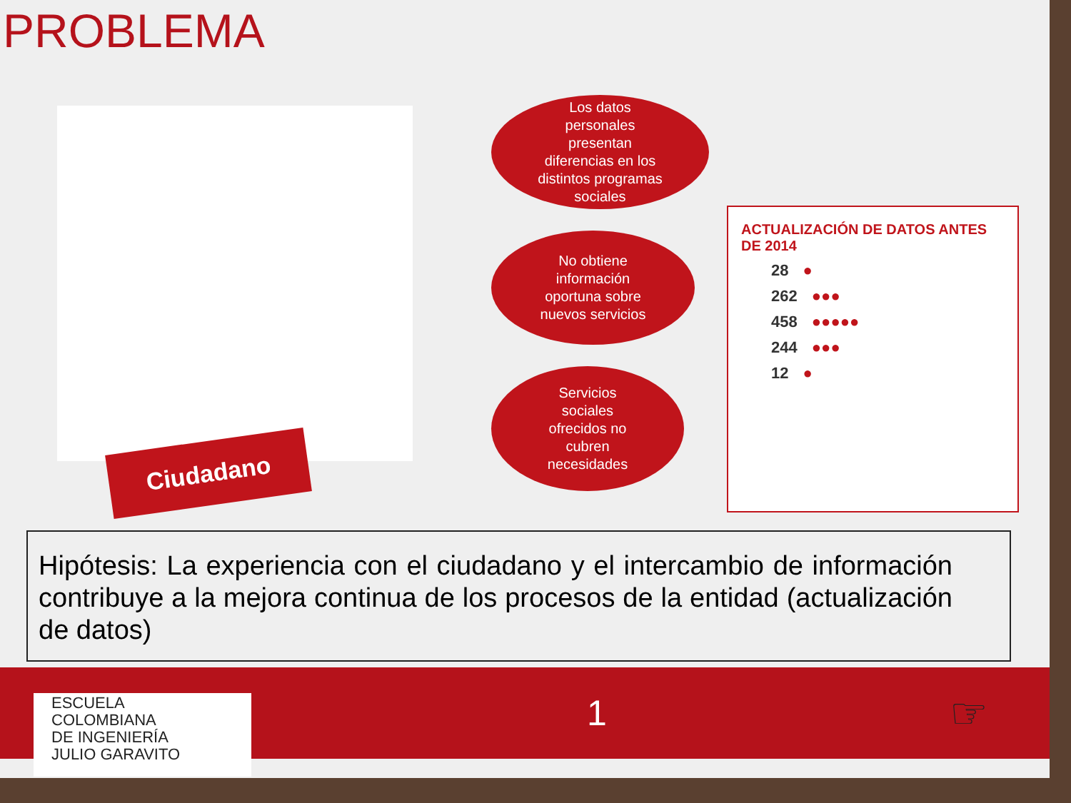PROBLEMA
Ciudadano
Los datos
personales
presentan
diferencias en los
distintos programas
sociales
No obtiene
información
oportuna sobre
nuevos servicios
Servicios
sociales
ofrecidos no
cubren
necesidades
ACTUALIZACIÓN DE DATOS ANTES DE 2014
28 ●
262 ●●●
458 ●●●●●
244 ●●●
12 ●
Hipótesis: La experiencia con el ciudadano y el intercambio de información contribuye a la mejora continua de los procesos de la entidad (actualización de datos)
ESCUELA
COLOMBIANA
DE INGENIERÍA
JULIO GARAVITO
1
☞